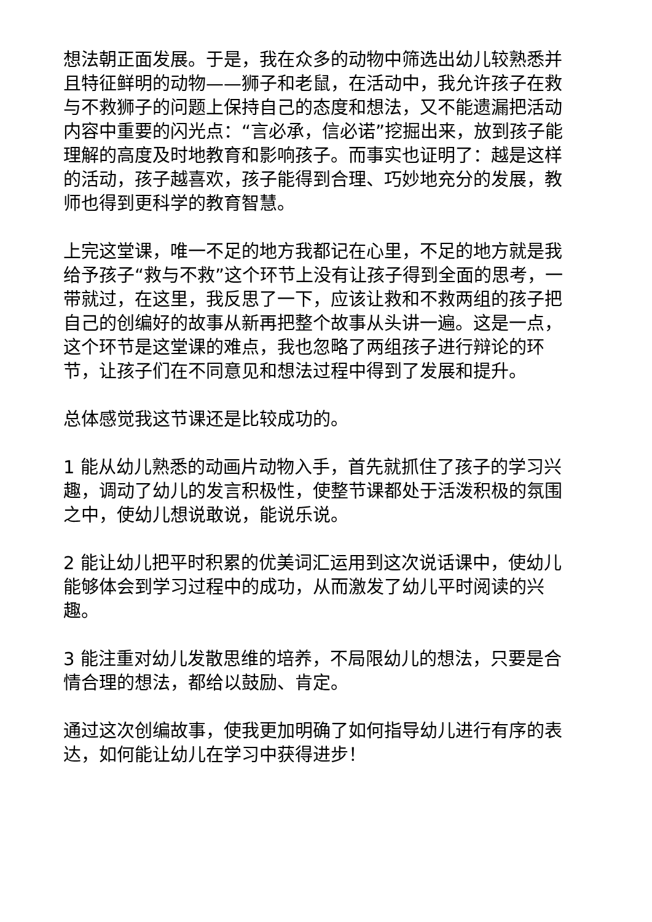想法朝正面发展。于是，我在众多的动物中筛选出幼儿较熟悉并且特征鲜明的动物——狮子和老鼠，在活动中，我允许孩子在救与不救狮子的问题上保持自己的态度和想法，又不能遗漏把活动内容中重要的闪光点：“言必承，信必诺”挖掘出来，放到孩子能理解的高度及时地教育和影响孩子。而事实也证明了：越是这样的活动，孩子越喜欢，孩子能得到合理、巧妙地充分的发展，教师也得到更科学的教育智慧。
上完这堂课，唯一不足的地方我都记在心里，不足的地方就是我给予孩子“救与不救”这个环节上没有让孩子得到全面的思考，一带就过，在这里，我反思了一下，应该让救和不救两组的孩子把自己的创编好的故事从新再把整个故事从头讲一遍。这是一点，这个环节是这堂课的难点，我也忽略了两组孩子进行辩论的环节，让孩子们在不同意见和想法过程中得到了发展和提升。
总体感觉我这节课还是比较成功的。
1 能从幼儿熟悉的动画片动物入手，首先就抓住了孩子的学习兴趣，调动了幼儿的发言积极性，使整节课都处于活泼积极的氛围之中，使幼儿想说敢说，能说乐说。
2 能让幼儿把平时积累的优美词汇运用到这次说话课中，使幼儿能够体会到学习过程中的成功，从而激发了幼儿平时阅读的兴趣。
3 能注重对幼儿发散思维的培养，不局限幼儿的想法，只要是合情合理的想法，都给以鼓励、肯定。
通过这次创编故事，使我更加明确了如何指导幼儿进行有序的表达，如何能让幼儿在学习中获得进步！